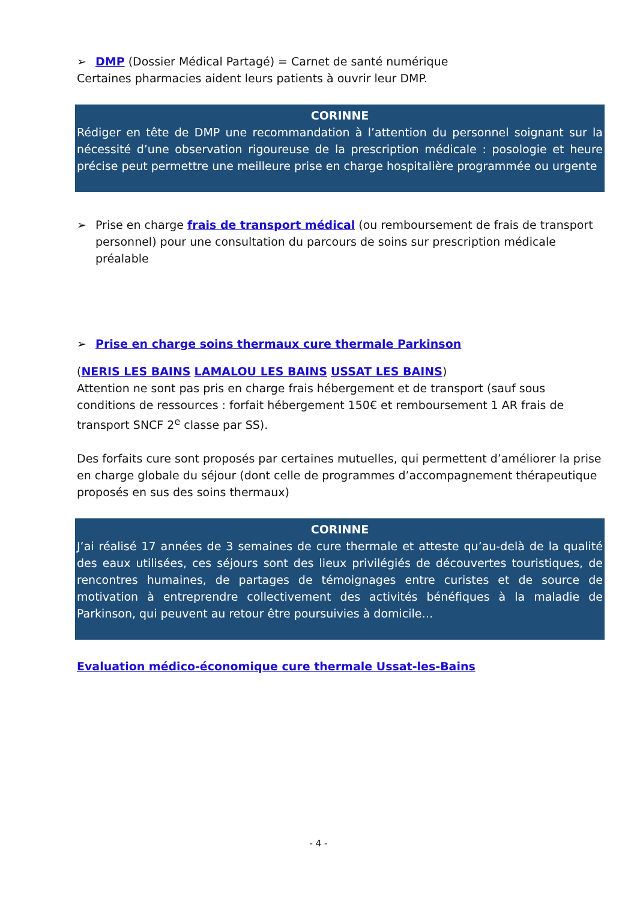➢ DMP (Dossier Médical Partagé) = Carnet de santé numérique
Certaines pharmacies aident leurs patients à ouvrir leur DMP.
CORINNE
Rédiger en tête de DMP une recommandation à l’attention du personnel soignant sur la nécessité d’une observation rigoureuse de la prescription médicale : posologie et heure précise peut permettre une meilleure prise en charge hospitalière programmée ou urgente
➢ Prise en charge frais de transport médical (ou remboursement de frais de transport personnel) pour une consultation du parcours de soins sur prescription médicale préalable
➢ Prise en charge soins thermaux cure thermale Parkinson
(NERIS LES BAINS LAMALOU LES BAINS USSAT LES BAINS)
Attention ne sont pas pris en charge frais hébergement et de transport (sauf sous conditions de ressources : forfait hébergement 150€ et remboursement 1 AR frais de transport SNCF 2<sup>e</sup> classe par SS).
Des forfaits cure sont proposés par certaines mutuelles, qui permettent d’améliorer la prise en charge globale du séjour (dont celle de programmes d’accompagnement thérapeutique proposés en sus des soins thermaux)
CORINNE
J’ai réalisé 17 années de 3 semaines de cure thermale et atteste qu’au-delà de la qualité des eaux utilisées, ces séjours sont des lieux privilégiés de découvertes touristiques, de rencontres humaines, de partages de témoignages entre curistes et de source de motivation à entreprendre collectivement des activités bénéfiques à la maladie de Parkinson, qui peuvent au retour être poursuivies à domicile…
Evaluation médico-économique cure thermale Ussat-les-Bains
- 4 -